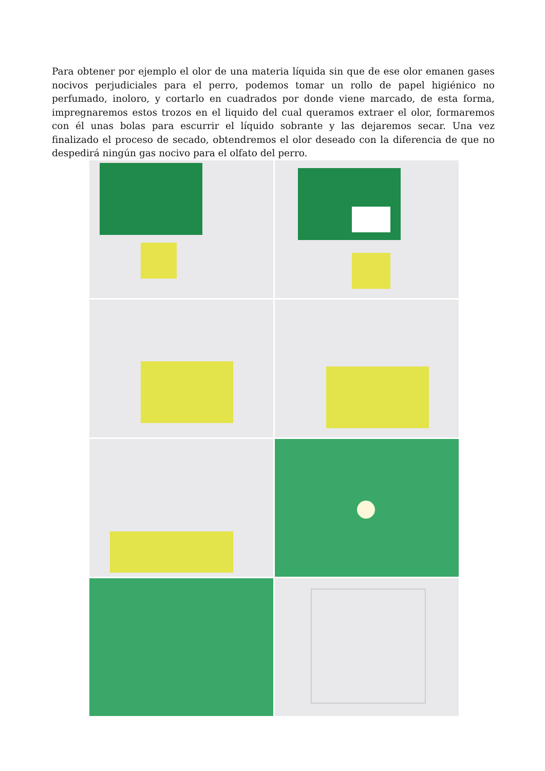Para obtener por ejemplo el olor de una materia líquida sin que de ese olor emanen gases nocivos perjudiciales para el perro, podemos tomar un rollo de papel higiénico no perfumado, inoloro, y cortarlo en cuadrados por donde viene marcado, de esta forma, impregnaremos estos trozos en el liquido del cual queramos extraer el olor, formaremos con él unas bolas para escurrir el líquido sobrante y las dejaremos secar. Una vez finalizado el proceso de secado, obtendremos el olor deseado con la diferencia de que no despedirá ningún gas nocivo para el olfato del perro.